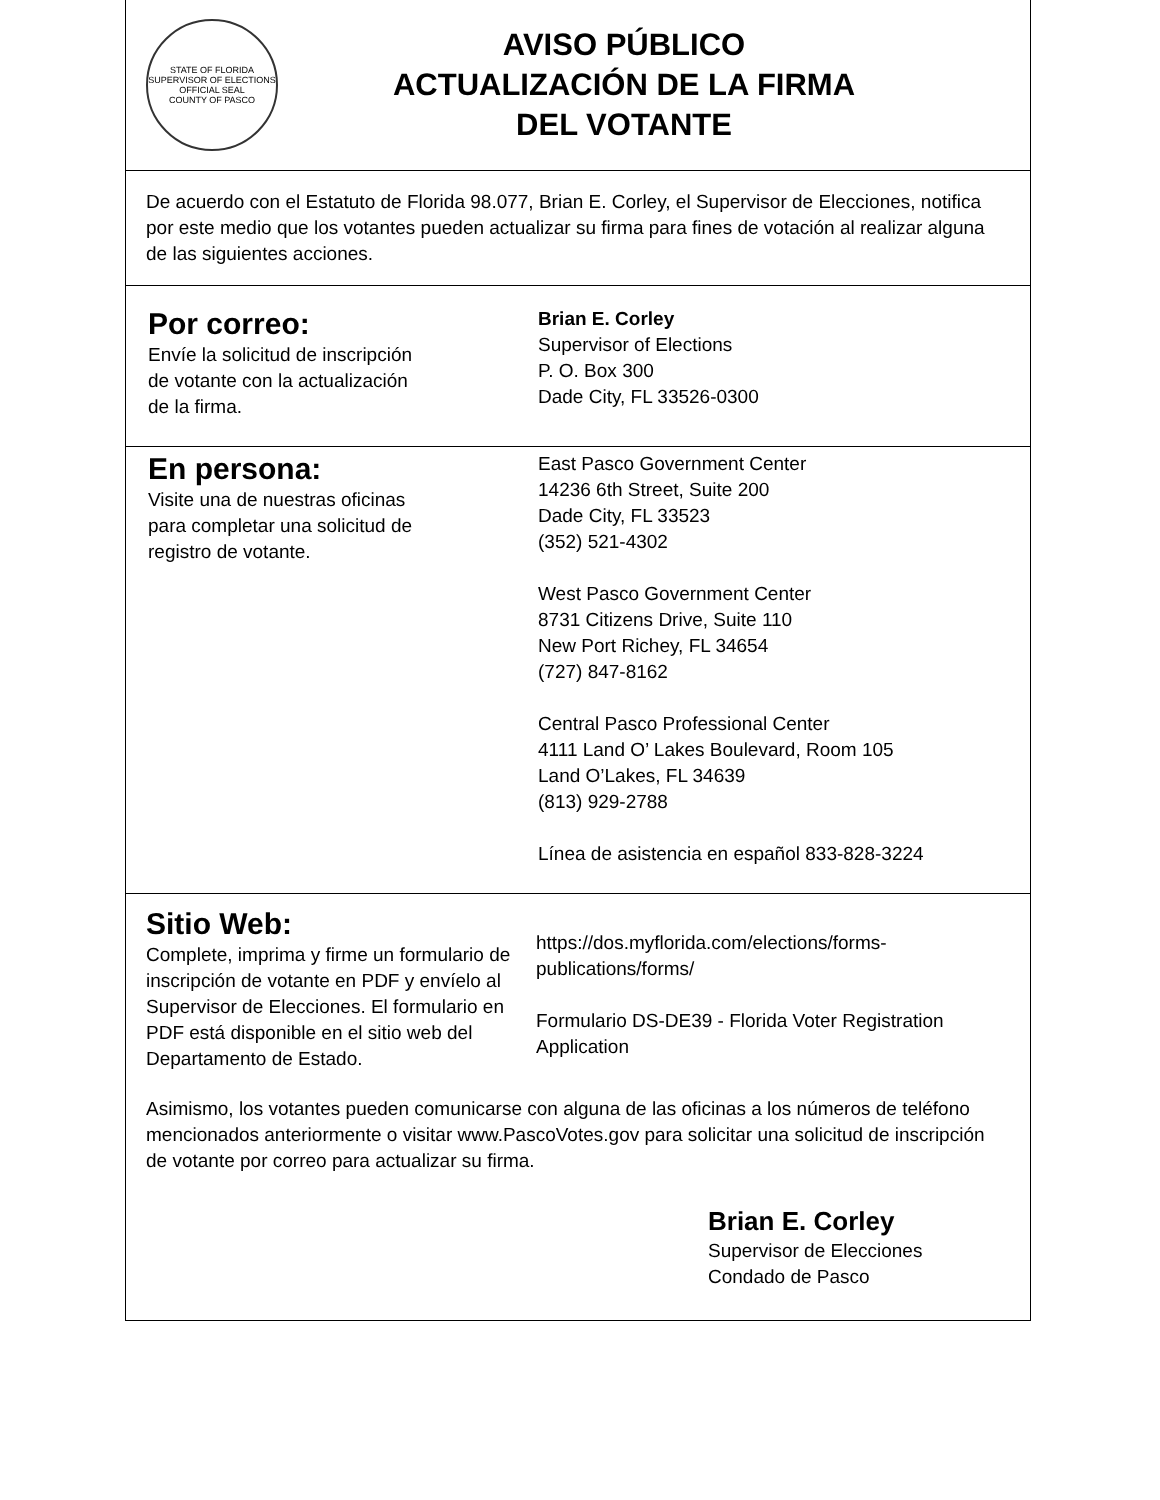STATE OF FLORIDA
SUPERVISOR OF ELECTIONS
OFFICIAL SEAL
COUNTY OF PASCO
AVISO PÚBLICO
ACTUALIZACIÓN DE LA FIRMA
DEL VOTANTE
De acuerdo con el Estatuto de Florida 98.077, Brian E. Corley, el Supervisor de Elecciones, notifica por este medio que los votantes pueden actualizar su firma para fines de votación al realizar alguna de las siguientes acciones.
Por correo:
Envíe la solicitud de inscripción
de votante con la actualización
de la firma.
Brian E. Corley
Supervisor of Elections
P. O. Box 300
Dade City, FL 33526-0300
En persona:
Visite una de nuestras oficinas
para completar una solicitud de
registro de votante.
East Pasco Government Center
14236 6th Street, Suite 200
Dade City, FL 33523
(352) 521-4302
West Pasco Government Center
8731 Citizens Drive, Suite 110
New Port Richey, FL 34654
(727) 847-8162
Central Pasco Professional Center
4111 Land O’ Lakes Boulevard, Room 105
Land O’Lakes, FL 34639
(813) 929-2788
Línea de asistencia en español 833-828-3224
Sitio Web:
Complete, imprima y firme un formulario de inscripción de votante en PDF y envíelo al Supervisor de Elecciones. El formulario en PDF está disponible en el sitio web del Departamento de Estado.
https://dos.myflorida.com/elections/forms-
publications/forms/
Formulario DS-DE39 - Florida Voter Registration Application
Asimismo, los votantes pueden comunicarse con alguna de las oficinas a los números de teléfono mencionados anteriormente o visitar www.PascoVotes.gov para solicitar una solicitud de inscripción de votante por correo para actualizar su firma.
Brian E. Corley
Supervisor de Elecciones
Condado de Pasco